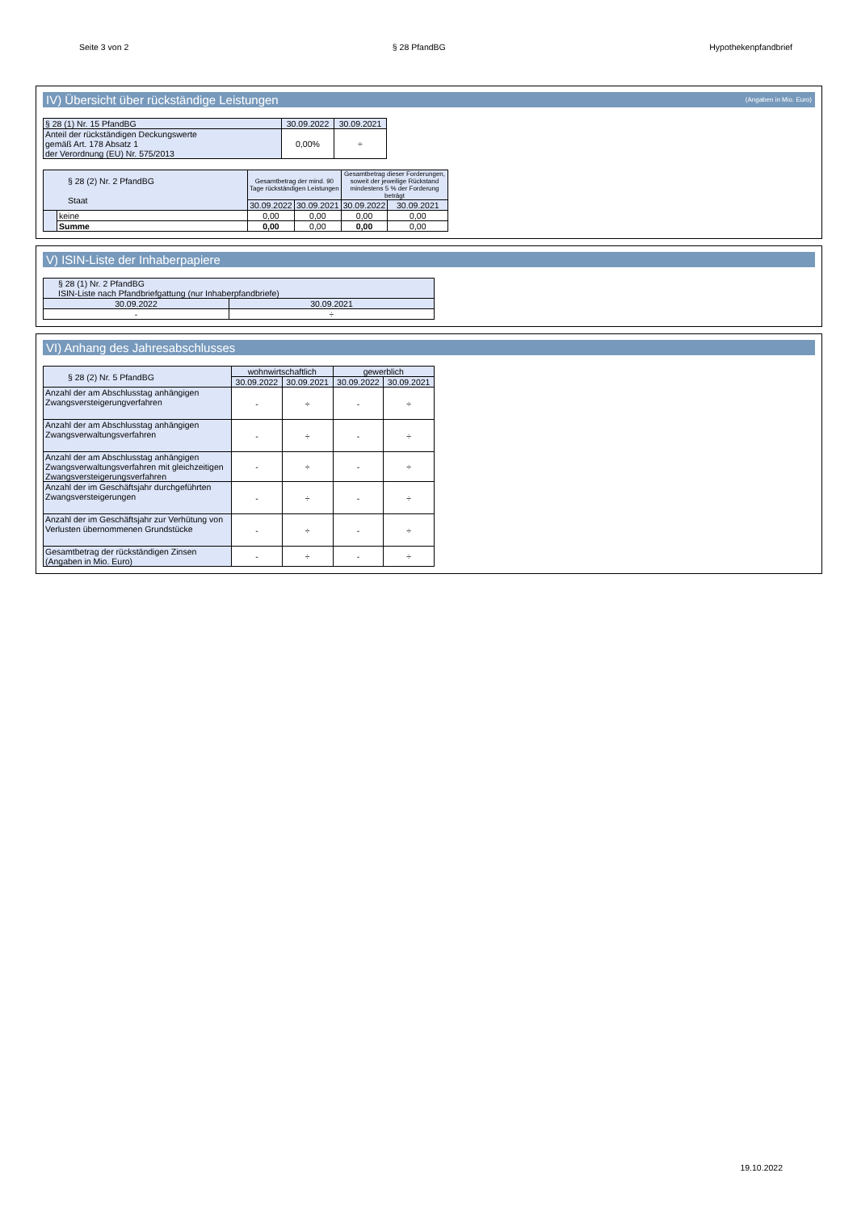Seite 3 von 2 § 28 PfandBG Hypothekenpfandbrief
IV) Übersicht über rückständige Leistungen (Angaben in Mio. Euro)
| § 28 (1) Nr. 15 PfandBG | 30.09.2022 | 30.09.2021 |
| Anteil der rückständigen Deckungswerte gemäß Art. 178 Absatz 1 der Verordnung (EU) Nr. 575/2013 | 0,00% | ÷ |
| § 28 (2) Nr. 2 PfandBG Staat | | Gesamtbetrag der mind. 90 Tage rückständigen Leistungen | | Gesamtbetrag dieser Forderungen, soweit der jeweilige Rückstand mindestens 5 % der Forderung beträgt | |
| | | 30.09.2022 | 30.09.2021 | 30.09.2022 | 30.09.2021 |
| | keine | 0,00 | 0,00 | 0,00 | 0,00 |
| | Summe | 0,00 | 0,00 | 0,00 | 0,00 |
V) ISIN-Liste der Inhaberpapiere
| § 28 (1) Nr. 2 PfandBG ISIN-Liste nach Pfandbriefgattung (nur Inhaberpfandbriefe) | |
| 30.09.2022 | 30.09.2021 |
| - | ÷ |
VI) Anhang des Jahresabschlusses
| § 28 (2) Nr. 5 PfandBG | wohnwirtschaftlich | | gewerblich | |
| | 30.09.2022 | 30.09.2021 | 30.09.2022 | 30.09.2021 |
| Anzahl der am Abschlusstag anhängigen Zwangsversteigerungverfahren | - | ÷ | - | ÷ |
| Anzahl der am Abschlusstag anhängigen Zwangsverwaltungsverfahren | - | ÷ | - | ÷ |
| Anzahl der am Abschlusstag anhängigen Zwangsverwaltungsverfahren mit gleichzeitigen Zwangsversteigerungsverfahren | - | ÷ | - | ÷ |
| Anzahl der im Geschäftsjahr durchgeführten Zwangsversteigerungen | - | ÷ | - | ÷ |
| Anzahl der im Geschäftsjahr zur Verhütung von Verlusten übernommenen Grundstücke | - | ÷ | - | ÷ |
| Gesamtbetrag der rückständigen Zinsen (Angaben in Mio. Euro) | - | ÷ | - | ÷ |
19.10.2022